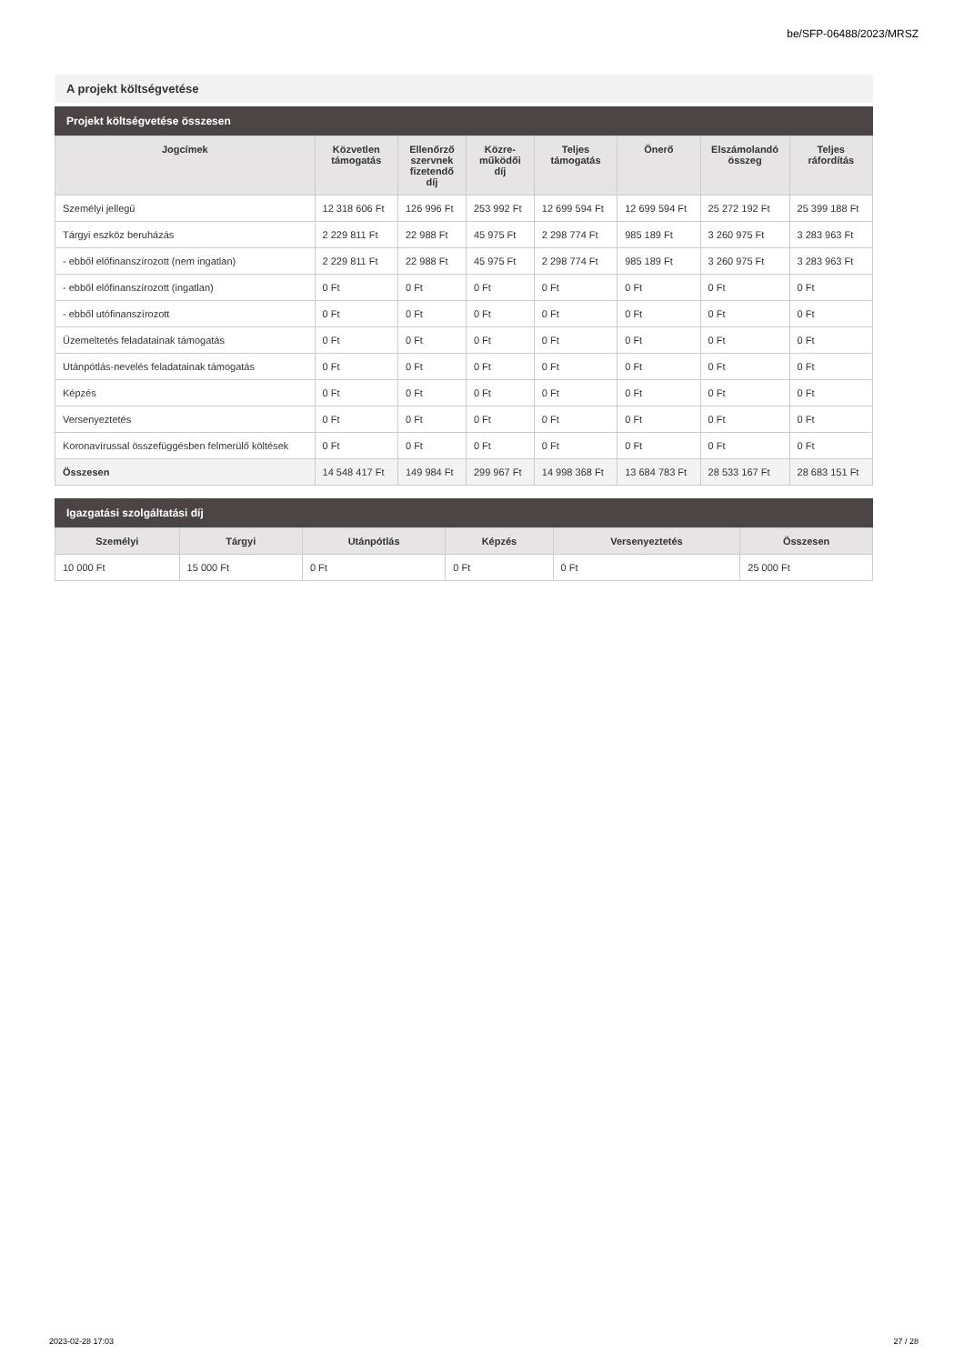be/SFP-06488/2023/MRSZ
A projekt költségvetése
Projekt költségvetése összesen
| Jogcímek | Közvetlen támogatás | Ellenőrző szervnek fizetendő díj | Közre- működői díj | Teljes támogatás | Önerő | Elszámolandó összeg | Teljes ráfordítás |
| --- | --- | --- | --- | --- | --- | --- | --- |
| Személyi jellegű | 12 318 606 Ft | 126 996 Ft | 253 992 Ft | 12 699 594 Ft | 12 699 594 Ft | 25 272 192 Ft | 25 399 188 Ft |
| Tárgyi eszköz beruházás | 2 229 811 Ft | 22 988 Ft | 45 975 Ft | 2 298 774 Ft | 985 189 Ft | 3 260 975 Ft | 3 283 963 Ft |
| - ebből előfinanszírozott (nem ingatlan) | 2 229 811 Ft | 22 988 Ft | 45 975 Ft | 2 298 774 Ft | 985 189 Ft | 3 260 975 Ft | 3 283 963 Ft |
| - ebből előfinanszírozott (ingatlan) | 0 Ft | 0 Ft | 0 Ft | 0 Ft | 0 Ft | 0 Ft | 0 Ft |
| - ebből utófinanszírozott | 0 Ft | 0 Ft | 0 Ft | 0 Ft | 0 Ft | 0 Ft | 0 Ft |
| Üzemeltetés feladatainak támogatás | 0 Ft | 0 Ft | 0 Ft | 0 Ft | 0 Ft | 0 Ft | 0 Ft |
| Utánpótlás-nevelés feladatainak támogatás | 0 Ft | 0 Ft | 0 Ft | 0 Ft | 0 Ft | 0 Ft | 0 Ft |
| Képzés | 0 Ft | 0 Ft | 0 Ft | 0 Ft | 0 Ft | 0 Ft | 0 Ft |
| Versenyeztetés | 0 Ft | 0 Ft | 0 Ft | 0 Ft | 0 Ft | 0 Ft | 0 Ft |
| Koronavírussal összefüggésben felmerülő költések | 0 Ft | 0 Ft | 0 Ft | 0 Ft | 0 Ft | 0 Ft | 0 Ft |
| Összesen | 14 548 417 Ft | 149 984 Ft | 299 967 Ft | 14 998 368 Ft | 13 684 783 Ft | 28 533 167 Ft | 28 683 151 Ft |
Igazgatási szolgáltatási díj
| Személyi | Tárgyi | Utánpótlás | Képzés | Versenyeztetés | Összesen |
| --- | --- | --- | --- | --- | --- |
| 10 000 Ft | 15 000 Ft | 0 Ft | 0 Ft | 0 Ft | 25 000 Ft |
2023-02-28 17:03 27 / 28